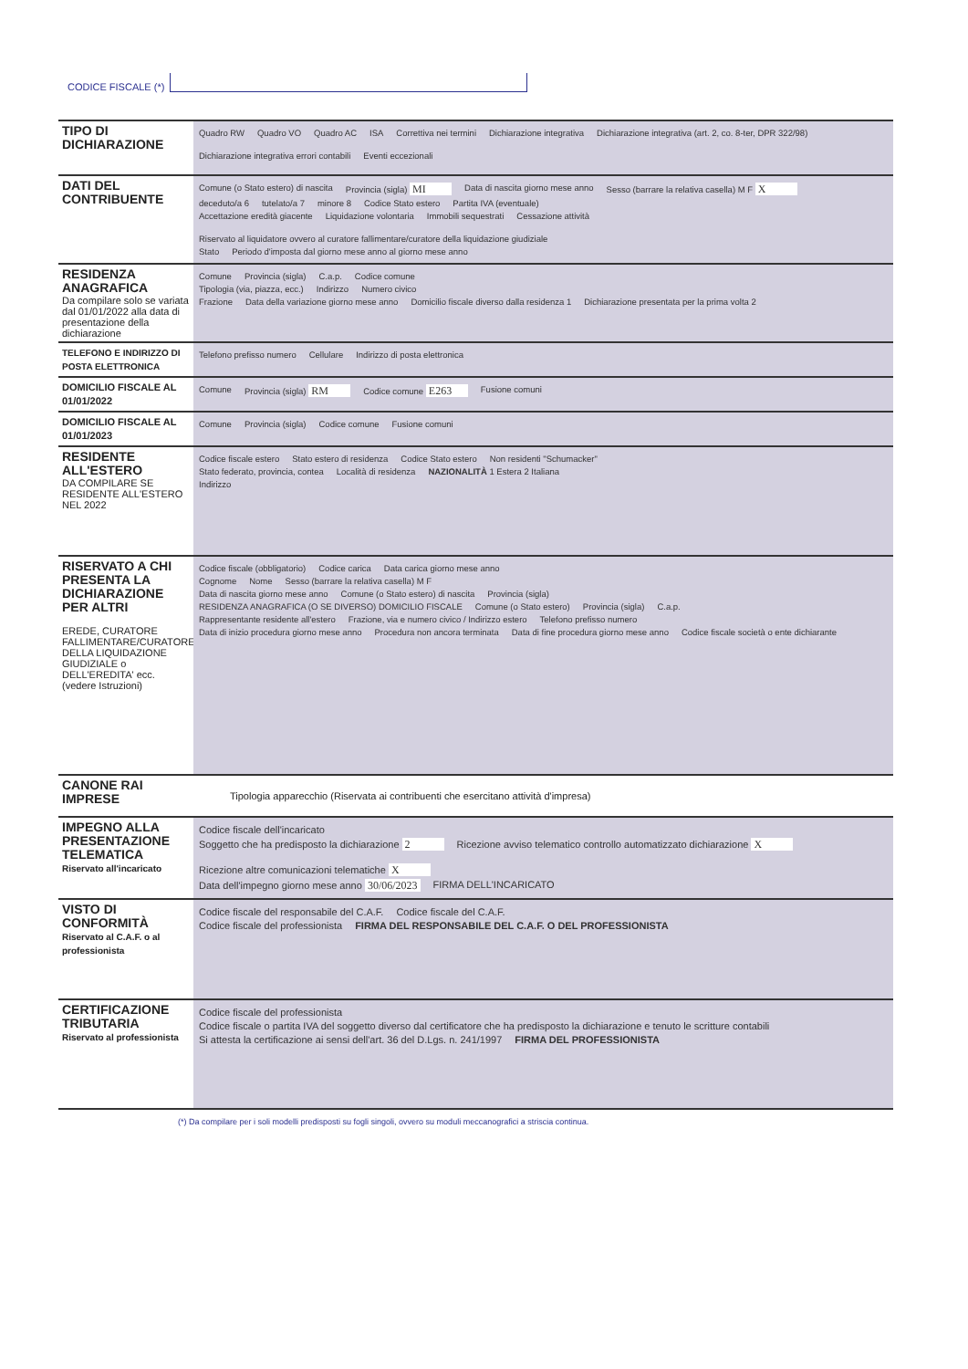CODICE FISCALE (*)
TIPO DI DICHIARAZIONE
Quadro RW Quadro VO Quadro AC ISA Correttiva nei termini Dichiarazione integrativa Dichiarazione integrativa (art. 2, co. 8-ter, DPR 322/98) Dichiarazione integrativa errori contabili Eventi eccezionali
DATI DEL CONTRIBUENTE
Comune (o Stato estero) di nascita Provincia (sigla) MI Data di nascita giorno mese anno Sesso (barrare la relativa casella) M F X
deceduto/a 6 tutelato/a 7 minore 8 Codice Stato estero Partita IVA (eventuale)
Accettazione eredità giacente Liquidazione volontaria Immobili sequestrati Cessazione attività Riservato al liquidatore ovvero al curatore fallimentare/curatore della liquidazione giudiziale
Stato Periodo d'imposta dal giorno mese anno al giorno mese anno
RESIDENZA ANAGRAFICA
Da compilare solo se variata dal 01/01/2022 alla data di presentazione della dichiarazione
Comune Provincia (sigla) C.a.p. Codice comune
Tipologia (via, piazza, ecc.) Indirizzo Numero civico
Frazione Data della variazione giorno mese anno Domicilio fiscale diverso dalla residenza 1 Dichiarazione presentata per la prima volta 2
TELEFONO E INDIRIZZO DI POSTA ELETTRONICA
Telefono prefisso numero Cellulare Indirizzo di posta elettronica
DOMICILIO FISCALE AL 01/01/2022
Comune Provincia (sigla) RM Codice comune E263 Fusione comuni
DOMICILIO FISCALE AL 01/01/2023
Comune Provincia (sigla) Codice comune Fusione comuni
RESIDENTE ALL'ESTERO
DA COMPILARE SE RESIDENTE ALL'ESTERO NEL 2022
Codice fiscale estero Stato estero di residenza Codice Stato estero Non residenti "Schumacker"
Stato federato, provincia, contea Località di residenza NAZIONALITÀ 1 Estera 2 Italiana
Indirizzo
RISERVATO A CHI PRESENTA LA DICHIARAZIONE PER ALTRI
EREDE, CURATORE FALLIMENTARE/CURATORE DELLA LIQUIDAZIONE GIUDIZIALE o DELL'EREDITA' ecc. (vedere Istruzioni)
Codice fiscale (obbligatorio) Codice carica Data carica giorno mese anno
Cognome Nome Sesso (barrare la relativa casella) M F
Data di nascita giorno mese anno Comune (o Stato estero) di nascita Provincia (sigla)
RESIDENZA ANAGRAFICA (O SE DIVERSO) DOMICILIO FISCALE Comune (o Stato estero) Provincia (sigla) C.a.p.
Rappresentante residente all'estero Frazione, via e numero civico / Indirizzo estero Telefono prefisso numero
Data di inizio procedura giorno mese anno Procedura non ancora terminata Data di fine procedura giorno mese anno Codice fiscale società o ente dichiarante
CANONE RAI IMPRESE
Tipologia apparecchio (Riservata ai contribuenti che esercitano attività d'impresa)
IMPEGNO ALLA PRESENTAZIONE TELEMATICA
Riservato all'incaricato
Codice fiscale dell'incaricato
Soggetto che ha predisposto la dichiarazione 2 Ricezione avviso telematico controllo automatizzato dichiarazione X Ricezione altre comunicazioni telematiche X
Data dell'impegno giorno mese anno 30/06/2023 FIRMA DELL'INCARICATO
VISTO DI CONFORMITÀ
Riservato al C.A.F. o al professionista
Codice fiscale del responsabile del C.A.F. Codice fiscale del C.A.F.
Codice fiscale del professionista FIRMA DEL RESPONSABILE DEL C.A.F. O DEL PROFESSIONISTA
CERTIFICAZIONE TRIBUTARIA
Riservato al professionista
Codice fiscale del professionista
Codice fiscale o partita IVA del soggetto diverso dal certificatore che ha predisposto la dichiarazione e tenuto le scritture contabili
Si attesta la certificazione ai sensi dell'art. 36 del D.Lgs. n. 241/1997 FIRMA DEL PROFESSIONISTA
(*) Da compilare per i soli modelli predisposti su fogli singoli, ovvero su moduli meccanografici a striscia continua.